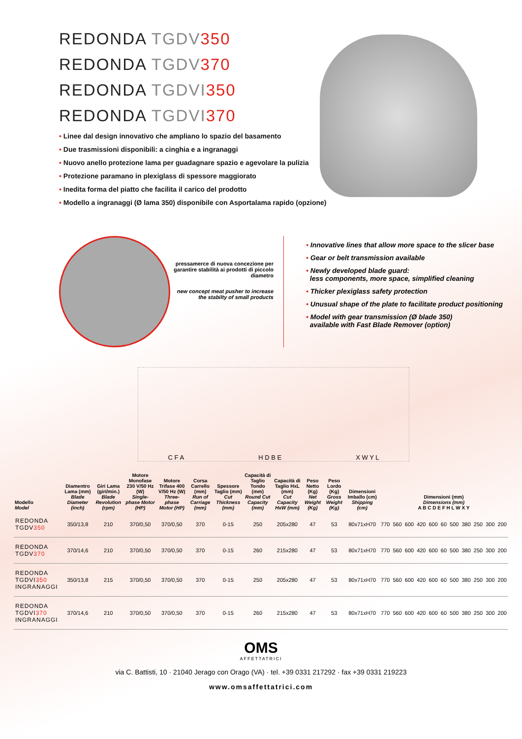REDONDA TGDV 350
REDONDA TGDV 370
REDONDA TGDVI 350
REDONDA TGDVI 370
• Linee dal design innovativo che ampliano lo spazio del basamento
• Due trasmissioni disponibili: a cinghia e a ingranaggi
• Nuovo anello protezione lama per guadagnare spazio e agevolare la pulizia
• Protezione paramano in plexiglass di spessore maggiorato
• Inedita forma del piatto che facilita il carico del prodotto
• Modello a ingranaggi (Ø lama 350) disponibile con Asportalama rapido (opzione)
pressamerce di nuova concezione per garantire stabilità ai prodotti di piccolo diametro
new concept meat pusher to increase the stabilty of small products
• Innovative lines that allow more space to the slicer base
• Gear or belt transmission available
• Newly developed blade guard:
less components, more space, simplified cleaning
• Thicker plexiglass safety protection
• Unusual shape of the plate to facilitate product positioning
• Model with gear transmission (Ø blade 350)
available with Fast Blade Remover (option)
C F A H D B E X W Y L
| Modello Model | Diamentro Lama (mm) Blade Diameter (inch) | Giri Lama (giri/min.) Blade Revolution (rpm) | Motore Monofase 230 V/50 Hz (W) Single-phase Motor (HP) | Motore Trifase 400 V/50 Hz (W) Three-phase Motor (HP) | Corsa Carrello (mm) Run of Carriage (mm) | Spessore Taglio (mm) Cut Thickness (mm) | Capacità di Taglio Tondo (mm) Round Cut Capacity (mm) | Capacità di Taglio HxL (mm) Cut Capacity HxW (mm) | Peso Netto (Kg) Net Weight (Kg) | Peso Lordo (Kg) Gross Weight (Kg) | Dimensioni Imballo (cm) Shipping (cm) | Dimensioni (mm) Dimensions (mm) A B C D E F H L W X Y | | | | | | | | | | |
| --- | --- | --- | --- | --- | --- | --- | --- | --- | --- | --- | --- | --- | --- | --- | --- | --- | --- | --- | --- | --- | --- | --- |
| REDONDA TGDV 350 | 350/13,8 | 210 | 370/0,50 | 370/0,50 | 370 | 0-15 | 250 | 205x280 | 47 | 53 | 80x71xH70 | 770 | 560 | 600 | 420 | 600 | 60 | 500 | 380 | 250 | 300 | 200 |
| REDONDA TGDV 370 | 370/14,6 | 210 | 370/0,50 | 370/0,50 | 370 | 0-15 | 260 | 215x280 | 47 | 53 | 80x71xH70 | 770 | 560 | 600 | 420 | 600 | 60 | 500 | 380 | 250 | 300 | 200 |
| REDONDA TGDVI 350 INGRANAGGI | 350/13,8 | 215 | 370/0,50 | 370/0,50 | 370 | 0-15 | 250 | 205x280 | 47 | 53 | 80x71xH70 | 770 | 560 | 600 | 420 | 600 | 60 | 500 | 380 | 250 | 300 | 200 |
| REDONDA TGDVI 370 INGRANAGGI | 370/14,6 | 210 | 370/0,50 | 370/0,50 | 370 | 0-15 | 260 | 215x280 | 47 | 53 | 80x71xH70 | 770 | 560 | 600 | 420 | 600 | 60 | 500 | 380 | 250 | 300 | 200 |
OMS
AFFETTATRICI
via C. Battisti, 10 · 21040 Jerago con Orago (VA) · tel. +39 0331 217292 · fax +39 0331 219223
www.omsaffettatrici.com